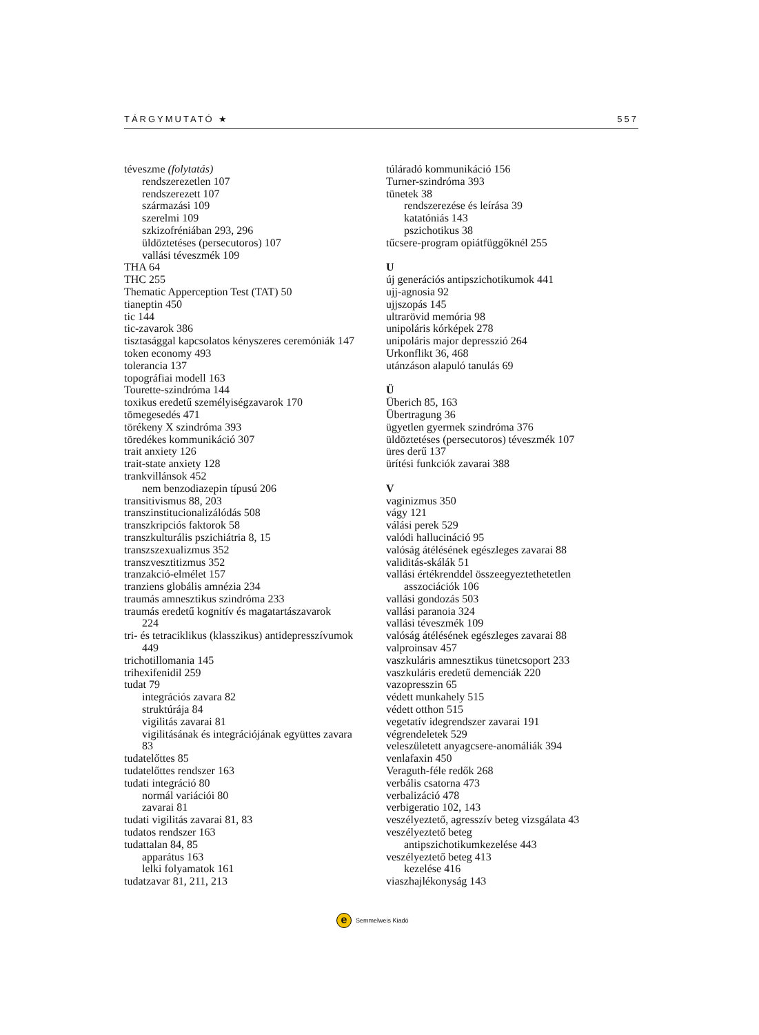TÁRGYMUTATÓ ★ 557
téveszme (folytatás)
rendszerezetlen 107
rendszerezett 107
származási 109
szerelmi 109
szkizofréniában 293, 296
üldöztetéses (persecutoros) 107
vallási téveszmék 109
THA 64
THC 255
Thematic Apperception Test (TAT) 50
tianeptin 450
tic 144
tic-zavarok 386
tisztasággal kapcsolatos kényszeres ceremóniák 147
token economy 493
tolerancia 137
topográfiai modell 163
Tourette-szindróma 144
toxikus eredetű személyiségzavarok 170
tömegesedés 471
törékeny X szindróma 393
töredékes kommunikáció 307
trait anxiety 126
trait-state anxiety 128
trankvillánsok 452
nem benzodiazepin típusú 206
transitivismus 88, 203
transzinstitucionalizálódás 508
transzkripciós faktorok 58
transzkulturális pszichiátria 8, 15
transzszexualizmus 352
transzvesztitizmus 352
tranzakció-elmélet 157
tranziens globális amnézia 234
traumás amnesztikus szindróma 233
traumás eredetű kognitív és magatartászavarok
224
tri- és tetraciklikus (klasszikus) antidepresszívumok
449
trichotillomania 145
trihexifenidil 259
tudat 79
integrációs zavara 82
struktúrája 84
vigilitás zavarai 81
vigilitásának és integrációjának együttes zavara
83
tudatelőttes 85
tudatelőttes rendszer 163
tudati integráció 80
normál variációi 80
zavarai 81
tudati vigilitás zavarai 81, 83
tudatos rendszer 163
tudattalan 84, 85
apparátus 163
lelki folyamatok 161
tudatzavar 81, 211, 213
túláradó kommunikáció 156
Turner-szindróma 393
tünetek 38
rendszerezése és leírása 39
katatóniás 143
pszichotikus 38
tűcsere-program opiátfüggőknél 255
U
új generációs antipszichotikumok 441
ujj-agnosia 92
ujjszopás 145
ultrarövid memória 98
unipoláris kórképek 278
unipoláris major depresszió 264
Urkonflikt 36, 468
utánzáson alapuló tanulás 69
Ü
Überich 85, 163
Übertragung 36
ügyetlen gyermek szindróma 376
üldöztetéses (persecutoros) téveszmék 107
üres derű 137
ürítési funkciók zavarai 388
V
vaginizmus 350
vágy 121
válási perek 529
valódi hallucináció 95
valóság átélésének egészleges zavarai 88
validitás-skálák 51
vallási értékrenddel összeegyeztethetetlen
asszociációk 106
vallási gondozás 503
vallási paranoia 324
vallási téveszmék 109
valóság átélésének egészleges zavarai 88
valproinsav 457
vaszkuláris amnesztikus tünetcsoport 233
vaszkuláris eredetű demenciák 220
vazopresszin 65
védett munkahely 515
védett otthon 515
vegetatív idegrendszer zavarai 191
végrendeletek 529
veleszületett anyagcsere-anomáliák 394
venlafaxin 450
Veraguth-féle redők 268
verbális csatorna 473
verbalizáció 478
verbigeratio 102, 143
veszélyeztető, agresszív beteg vizsgálata 43
veszélyeztető beteg
antipszichotikumkezelése 443
veszélyeztető beteg 413
kezelése 416
viaszhajlékonyság 143
e
Semmelweis Kiadó